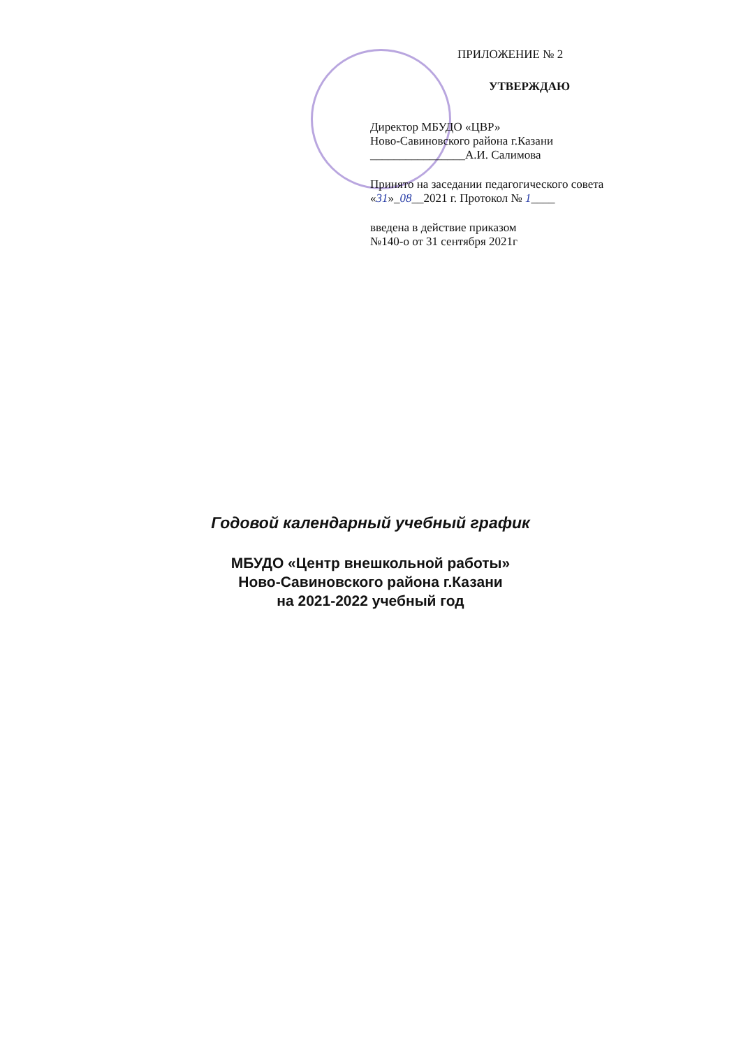ПРИЛОЖЕНИЕ № 2
УТВЕРЖДАЮ
Директор МБУДО «ЦВР»
Ново-Савиновского района г.Казани
________________А.И. Салимова
Принято на заседании педагогического совета
«31»_08__2021 г. Протокол № 1____
введена в действие приказом
№140-о от 31 сентября 2021г
Годовой календарный учебный график
МБУДО «Центр внешкольной работы»
Ново-Савиновского района г.Казани
на 2021-2022 учебный год